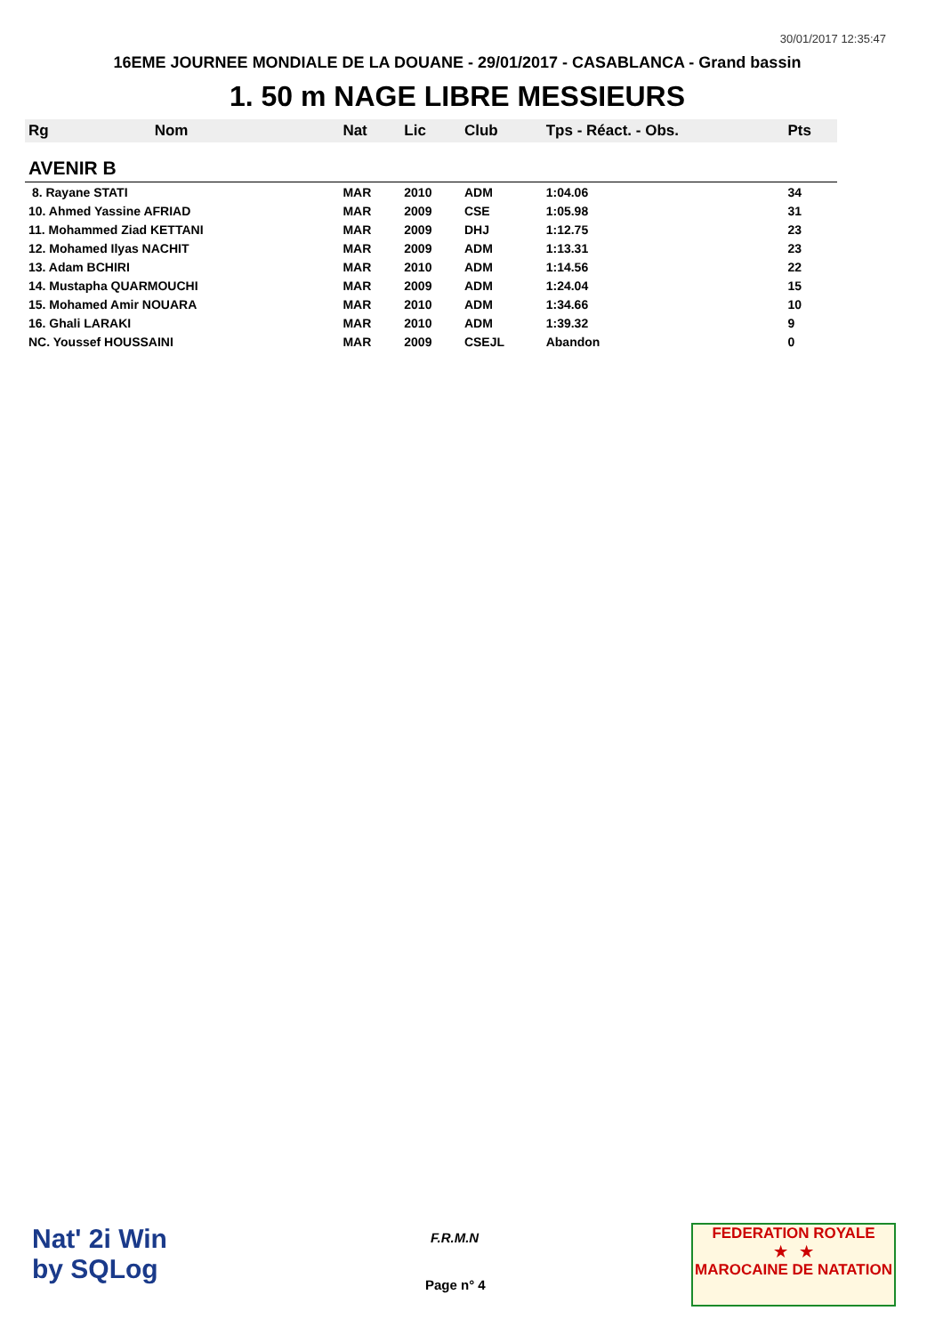30/01/2017 12:35:47
16EME JOURNEE MONDIALE DE LA DOUANE - 29/01/2017 - CASABLANCA - Grand bassin
1. 50 m NAGE LIBRE MESSIEURS
| Rg | Nom | Nat | Lic | Club | Tps - Réact. - Obs. | Pts |
| --- | --- | --- | --- | --- | --- | --- |
| AVENIR B | | | | | | |
| 8. Rayane STATI | | MAR | 2010 | ADM | 1:04.06 | 34 |
| 10. Ahmed Yassine AFRIAD | | MAR | 2009 | CSE | 1:05.98 | 31 |
| 11. Mohammed Ziad KETTANI | | MAR | 2009 | DHJ | 1:12.75 | 23 |
| 12. Mohamed Ilyas NACHIT | | MAR | 2009 | ADM | 1:13.31 | 23 |
| 13. Adam BCHIRI | | MAR | 2010 | ADM | 1:14.56 | 22 |
| 14. Mustapha QUARMOUCHI | | MAR | 2009 | ADM | 1:24.04 | 15 |
| 15. Mohamed Amir NOUARA | | MAR | 2010 | ADM | 1:34.66 | 10 |
| 16. Ghali LARAKI | | MAR | 2010 | ADM | 1:39.32 | 9 |
| NC. Youssef HOUSSAINI | | MAR | 2009 | CSEJL | Abandon | 0 |
Nat' 2i Win
by SQLog
F.R.M.N
Page n° 4
FEDERATION ROYALE
★ ★
MAROCAINE DE NATATION